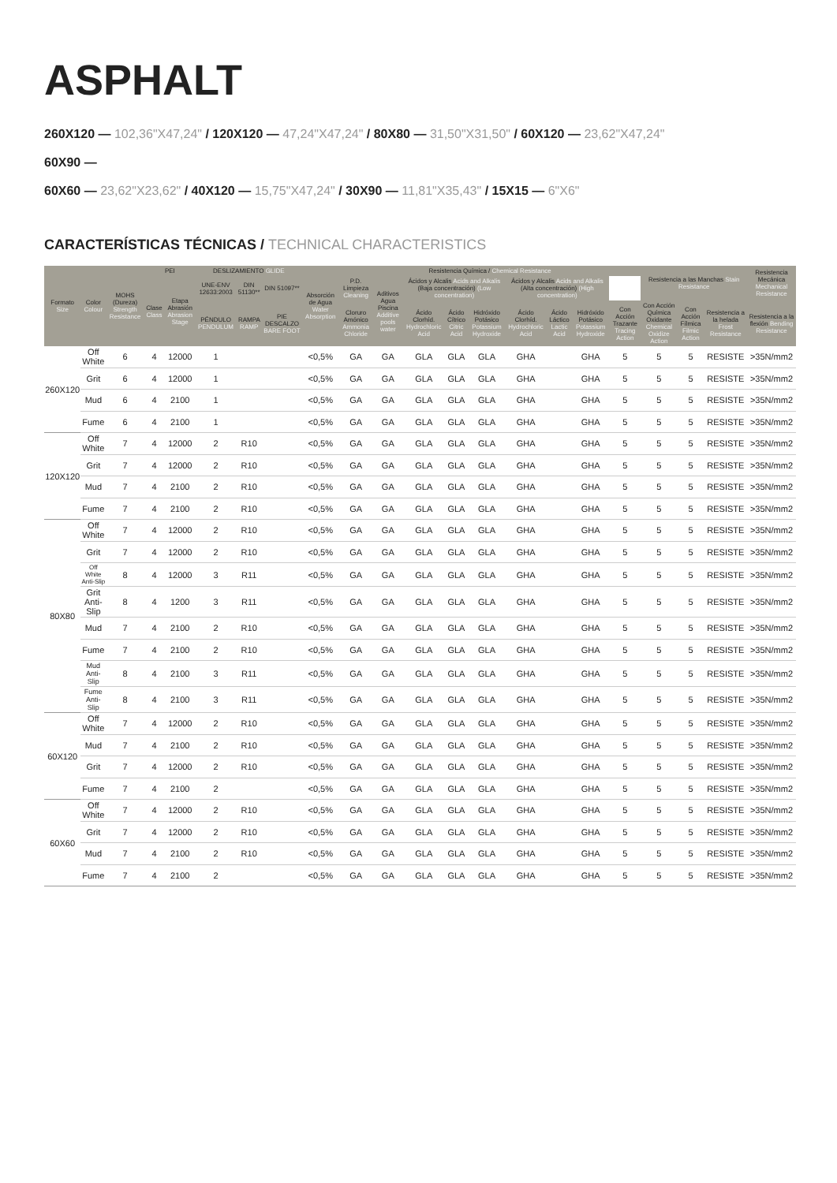ASPHALT
260X120 — 102,36"X47,24" / 120X120 — 47,24"X47,24" / 80X80 — 31,50"X31,50" / 60X120 — 23,62"X47,24"
60X90 —
60X60 — 23,62"X23,62" / 40X120 — 15,75"X47,24" / 30X90 — 11,81"X35,43" / 15X15 — 6"X6"
CARACTERÍSTICAS TÉCNICAS / TECHNICAL CHARACTERISTICS
| Formato Size | Color Colour | MOHS (Dureza) Strength Resistance | PEI | | DESLIZAMIENTO GLIDE | | | Absorción de Agua Water Absorption | Resistencia Química / Chemical Resistance | | | | | | | | | Resistencia a las Manchas Stain Resistance | | | Resistencia Mecánica Mechanical Resistance |
| --- | --- | --- | --- | --- | --- | --- | --- | --- | --- | --- | --- | --- | --- | --- | --- | --- | --- | --- | --- | --- | --- |
| | | | Clase Class | Etapa Abrasión Abrasion Stage | UNE-ENV 12633:2003 | DIN 51130** | DIN 51097** | | P.D. Limpieza Cleaning | Aditivos Agua Piscina Additive pools water | Ácidos y Alcalis Acids and Alkalis (Baja concentración) (Low concentration) | | | Ácidos y Alcalis Acids and Alkalis (Alta concentración) (High concentration) | | | | | | | |
| | | | | | PÉNDULO PENDULUM | RAMPA RAMP | PIE DESCALZO BARE FOOT | | Cloruro Amónico Ammonia Chloride | | Ácido Clorhíd. Hydrochloric Acid | Ácido Cítrico Citric Acid | Hidróxido Potásico Potassium Hydroxide | Ácido Clorhíd. Hydrochloric Acid | Ácido Láctico Lactic Acid | Hidróxido Potásico Potassium Hydroxide | Con Acción Trazante Tracing Action | Con Acción Química Oxidante Chemical Oxidize Action | Con Acción Fílmica Filmic Action | Resistencia a la helada Frost Resistance | Resistencia a la flexión Bending Resistance |
| 260X120 | Off White | 6 | 4 | 12000 | 1 | | | <0,5% | GA | GA | GLA | GLA | GLA | GHA | | GHA | 5 | 5 | 5 | RESISTE | >35N/mm2 |
| | Grit | 6 | 4 | 12000 | 1 | | | <0,5% | GA | GA | GLA | GLA | GLA | GHA | | GHA | 5 | 5 | 5 | RESISTE | >35N/mm2 |
| | Mud | 6 | 4 | 2100 | 1 | | | <0,5% | GA | GA | GLA | GLA | GLA | GHA | | GHA | 5 | 5 | 5 | RESISTE | >35N/mm2 |
| | Fume | 6 | 4 | 2100 | 1 | | | <0,5% | GA | GA | GLA | GLA | GLA | GHA | | GHA | 5 | 5 | 5 | RESISTE | >35N/mm2 |
| 120X120 | Off White | 7 | 4 | 12000 | 2 | R10 | | <0,5% | GA | GA | GLA | GLA | GLA | GHA | | GHA | 5 | 5 | 5 | RESISTE | >35N/mm2 |
| | Grit | 7 | 4 | 12000 | 2 | R10 | | <0,5% | GA | GA | GLA | GLA | GLA | GHA | | GHA | 5 | 5 | 5 | RESISTE | >35N/mm2 |
| | Mud | 7 | 4 | 2100 | 2 | R10 | | <0,5% | GA | GA | GLA | GLA | GLA | GHA | | GHA | 5 | 5 | 5 | RESISTE | >35N/mm2 |
| | Fume | 7 | 4 | 2100 | 2 | R10 | | <0,5% | GA | GA | GLA | GLA | GLA | GHA | | GHA | 5 | 5 | 5 | RESISTE | >35N/mm2 |
| 80X80 | Off White | 7 | 4 | 12000 | 2 | R10 | | <0,5% | GA | GA | GLA | GLA | GLA | GHA | | GHA | 5 | 5 | 5 | RESISTE | >35N/mm2 |
| | Grit | 7 | 4 | 12000 | 2 | R10 | | <0,5% | GA | GA | GLA | GLA | GLA | GHA | | GHA | 5 | 5 | 5 | RESISTE | >35N/mm2 |
| | Off White Anti-Slip | 8 | 4 | 12000 | 3 | R11 | | <0,5% | GA | GA | GLA | GLA | GLA | GHA | | GHA | 5 | 5 | 5 | RESISTE | >35N/mm2 |
| | Grit Anti-Slip | 8 | 4 | 1200 | 3 | R11 | | <0,5% | GA | GA | GLA | GLA | GLA | GHA | | GHA | 5 | 5 | 5 | RESISTE | >35N/mm2 |
| | Mud | 7 | 4 | 2100 | 2 | R10 | | <0,5% | GA | GA | GLA | GLA | GLA | GHA | | GHA | 5 | 5 | 5 | RESISTE | >35N/mm2 |
| | Fume | 7 | 4 | 2100 | 2 | R10 | | <0,5% | GA | GA | GLA | GLA | GLA | GHA | | GHA | 5 | 5 | 5 | RESISTE | >35N/mm2 |
| | Mud Anti-Slip | 8 | 4 | 2100 | 3 | R11 | | <0,5% | GA | GA | GLA | GLA | GLA | GHA | | GHA | 5 | 5 | 5 | RESISTE | >35N/mm2 |
| | Fume Anti-Slip | 8 | 4 | 2100 | 3 | R11 | | <0,5% | GA | GA | GLA | GLA | GLA | GHA | | GHA | 5 | 5 | 5 | RESISTE | >35N/mm2 |
| 60X120 | Off White | 7 | 4 | 12000 | 2 | R10 | | <0,5% | GA | GA | GLA | GLA | GLA | GHA | | GHA | 5 | 5 | 5 | RESISTE | >35N/mm2 |
| | Mud | 7 | 4 | 2100 | 2 | R10 | | <0,5% | GA | GA | GLA | GLA | GLA | GHA | | GHA | 5 | 5 | 5 | RESISTE | >35N/mm2 |
| | Grit | 7 | 4 | 12000 | 2 | R10 | | <0,5% | GA | GA | GLA | GLA | GLA | GHA | | GHA | 5 | 5 | 5 | RESISTE | >35N/mm2 |
| | Fume | 7 | 4 | 2100 | 2 | | | <0,5% | GA | GA | GLA | GLA | GLA | GHA | | GHA | 5 | 5 | 5 | RESISTE | >35N/mm2 |
| 60X60 | Off White | 7 | 4 | 12000 | 2 | R10 | | <0,5% | GA | GA | GLA | GLA | GLA | GHA | | GHA | 5 | 5 | 5 | RESISTE | >35N/mm2 |
| | Grit | 7 | 4 | 12000 | 2 | R10 | | <0,5% | GA | GA | GLA | GLA | GLA | GHA | | GHA | 5 | 5 | 5 | RESISTE | >35N/mm2 |
| | Mud | 7 | 4 | 2100 | 2 | R10 | | <0,5% | GA | GA | GLA | GLA | GLA | GHA | | GHA | 5 | 5 | 5 | RESISTE | >35N/mm2 |
| | Fume | 7 | 4 | 2100 | 2 | | | <0,5% | GA | GA | GLA | GLA | GLA | GHA | | GHA | 5 | 5 | 5 | RESISTE | >35N/mm2 |